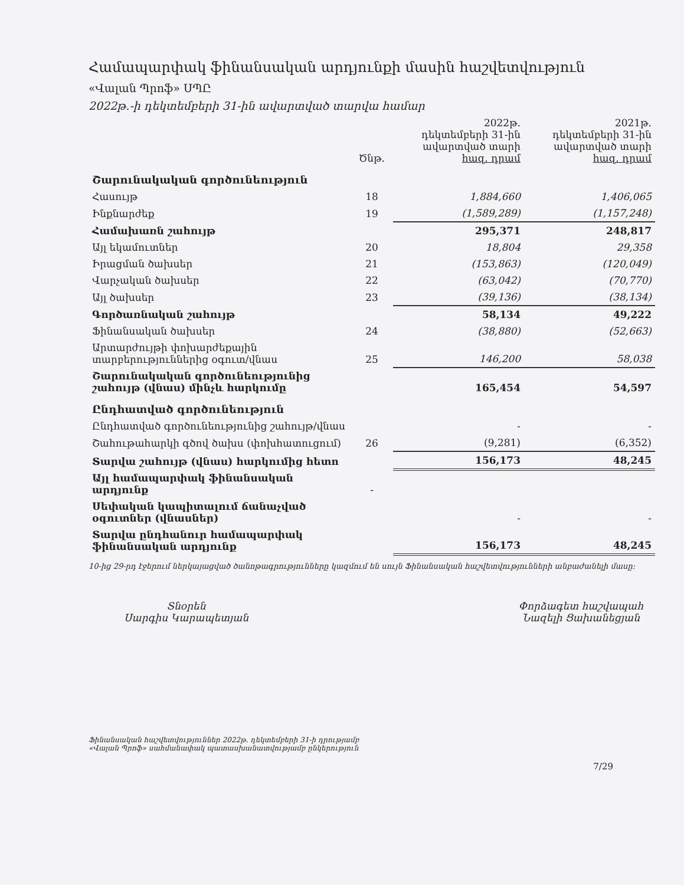Համապարփակ ֆինանսական արդյունքի մասին հաշվետվություն
«Վալան Պրոֆ» ՍՊԸ
2022թ.-ի դեկտեմբերի 31-ին ավարտված տարվա համար
| | Ծնթ. | 2022թ. դեկտեմբերի 31-ին ավարտված տարի հազ. դրամ | 2021թ. դեկտեմբերի 31-ին ավարտված տարի հազ. դրամ |
| --- | --- | --- | --- |
| Շարունակական գործունեություն | | | |
| Հասույթ | 18 | 1,884,660 | 1,406,065 |
| Ինքնարժեք | 19 | (1,589,289) | (1,157,248) |
| Համախառն շահույթ | | 295,371 | 248,817 |
| Այլ եկամուտներ | 20 | 18,804 | 29,358 |
| Իրացման ծախսեր | 21 | (153,863) | (120,049) |
| Վարչական ծախսեր | 22 | (63,042) | (70,770) |
| Այլ ծախսեր | 23 | (39,136) | (38,134) |
| Գործառնական շահույթ | | 58,134 | 49,222 |
| Ֆինանսական ծախսեր | 24 | (38,880) | (52,663) |
| Արտարժույթի փոխարժեքային տարբերություններից օգուտ/վնաս | 25 | 146,200 | 58,038 |
| Շարունակական գործունեությունից շահույթ (վնաս) մինչև հարկումը | | 165,454 | 54,597 |
| Ընդհատված գործունեություն | | | |
| Ընդհատված գործունեությունից շահույթ/վնաս | | - | - |
| Շահութահարկի գծով ծախս (փոխհատուցում) | 26 | (9,281) | (6,352) |
| Տարվա շահույթ (վնաս) հարկումից հետո | | 156,173 | 48,245 |
| Այլ համապարփակ ֆինանսական արդյունք | - | | |
| Սեփական կապիտալում ճանաչված օգուտներ (վնասներ) | | - | - |
| Տարվա ընդհանուր համապարփակ ֆինանսական արդյունք | | 156,173 | 48,245 |
10-ից 29-րդ էջերում ներկայացված ծանոթագրությունները կազմում են սույն Ֆինանսական հաշվետվությունների անբաժանելի մասը:
Տնօրեն
Սարգիս Կարապետյան
Փորձագետ հաշվապահ
Նազելի Ցախանեցյան
Ֆինանսական հաշվետվություններ 2022թ. դեկտեմբերի 31-ի դրությամբ
«Վալան Պրոֆ» սահմանափակ պատասխանատվությամբ ընկերություն
7/29